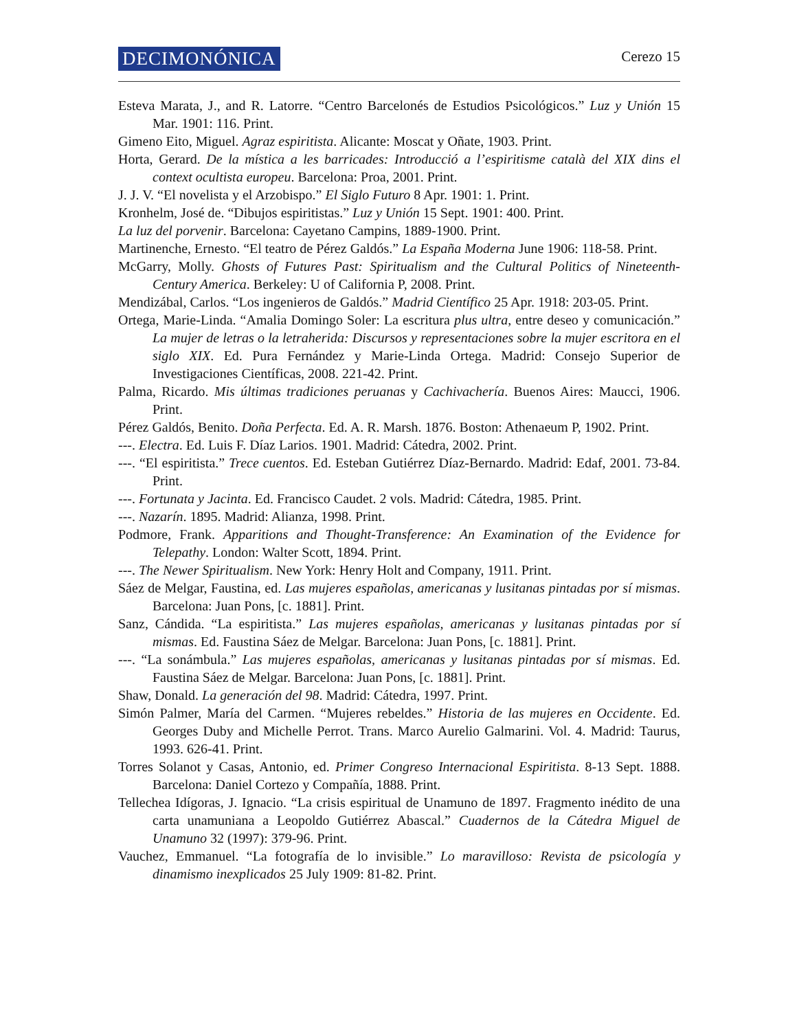DECIMONÓNICA Cerezo 15
Esteva Marata, J., and R. Latorre. “Centro Barcelonés de Estudios Psicológicos.” Luz y Unión 15 Mar. 1901: 116. Print.
Gimeno Eito, Miguel. Agraz espiritista. Alicante: Moscat y Oñate, 1903. Print.
Horta, Gerard. De la mística a les barricades: Introducció a l’espiritisme català del XIX dins el context ocultista europeu. Barcelona: Proa, 2001. Print.
J. J. V. “El novelista y el Arzobispo.” El Siglo Futuro 8 Apr. 1901: 1. Print.
Kronhelm, José de. “Dibujos espiritistas.” Luz y Unión 15 Sept. 1901: 400. Print.
La luz del porvenir. Barcelona: Cayetano Campins, 1889-1900. Print.
Martinenche, Ernesto. “El teatro de Pérez Galdós.” La España Moderna June 1906: 118-58. Print.
McGarry, Molly. Ghosts of Futures Past: Spiritualism and the Cultural Politics of Nineteenth-Century America. Berkeley: U of California P, 2008. Print.
Mendizábal, Carlos. “Los ingenieros de Galdós.” Madrid Científico 25 Apr. 1918: 203-05. Print.
Ortega, Marie-Linda. “Amalia Domingo Soler: La escritura plus ultra, entre deseo y comunicación.” La mujer de letras o la letraherida: Discursos y representaciones sobre la mujer escritora en el siglo XIX. Ed. Pura Fernández y Marie-Linda Ortega. Madrid: Consejo Superior de Investigaciones Científicas, 2008. 221-42. Print.
Palma, Ricardo. Mis últimas tradiciones peruanas y Cachivachería. Buenos Aires: Maucci, 1906. Print.
Pérez Galdós, Benito. Doña Perfecta. Ed. A. R. Marsh. 1876. Boston: Athenaeum P, 1902. Print.
---. Electra. Ed. Luis F. Díaz Larios. 1901. Madrid: Cátedra, 2002. Print.
---. “El espiritista.” Trece cuentos. Ed. Esteban Gutiérrez Díaz-Bernardo. Madrid: Edaf, 2001. 73-84. Print.
---. Fortunata y Jacinta. Ed. Francisco Caudet. 2 vols. Madrid: Cátedra, 1985. Print.
---. Nazarín. 1895. Madrid: Alianza, 1998. Print.
Podmore, Frank. Apparitions and Thought-Transference: An Examination of the Evidence for Telepathy. London: Walter Scott, 1894. Print.
---. The Newer Spiritualism. New York: Henry Holt and Company, 1911. Print.
Sáez de Melgar, Faustina, ed. Las mujeres españolas, americanas y lusitanas pintadas por sí mismas. Barcelona: Juan Pons, [c. 1881]. Print.
Sanz, Cándida. “La espiritista.” Las mujeres españolas, americanas y lusitanas pintadas por sí mismas. Ed. Faustina Sáez de Melgar. Barcelona: Juan Pons, [c. 1881]. Print.
---. “La sonámbula.” Las mujeres españolas, americanas y lusitanas pintadas por sí mismas. Ed. Faustina Sáez de Melgar. Barcelona: Juan Pons, [c. 1881]. Print.
Shaw, Donald. La generación del 98. Madrid: Cátedra, 1997. Print.
Simón Palmer, María del Carmen. “Mujeres rebeldes.” Historia de las mujeres en Occidente. Ed. Georges Duby and Michelle Perrot. Trans. Marco Aurelio Galmarini. Vol. 4. Madrid: Taurus, 1993. 626-41. Print.
Torres Solanot y Casas, Antonio, ed. Primer Congreso Internacional Espiritista. 8-13 Sept. 1888. Barcelona: Daniel Cortezo y Compañía, 1888. Print.
Tellechea Idígoras, J. Ignacio. “La crisis espiritual de Unamuno de 1897. Fragmento inédito de una carta unamuniana a Leopoldo Gutiérrez Abascal.” Cuadernos de la Cátedra Miguel de Unamuno 32 (1997): 379-96. Print.
Vauchez, Emmanuel. “La fotografía de lo invisible.” Lo maravilloso: Revista de psicología y dinamismo inexplicados 25 July 1909: 81-82. Print.